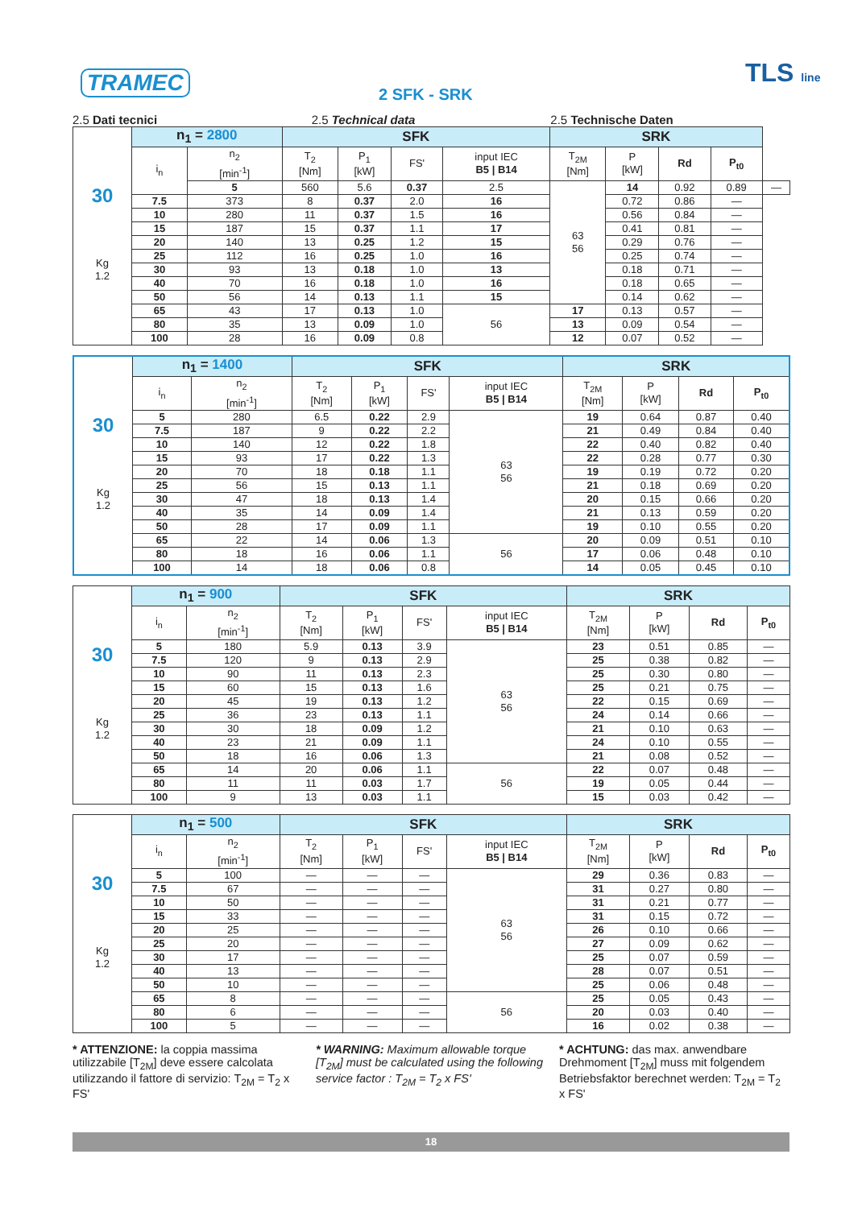TRAMEC 2 SFK - SRK
TLS line
2.5 Dati tecnici 2.5 Technical data 2.5 Technische Daten
| 30 Kg 1.2 | n<sub>1</sub> = 2800 | | SFK | | | | SRK | | | | |
| | i<sub>n</sub> | n<sub>2</sub> [min<sup>-1</sup>] | T<sub>2</sub> [Nm] | P<sub>1</sub> [kW] | FS' | input IEC B5 / B14 | T<sub>2M</sub> [Nm] | P [kW] | Rd | P<sub>t0</sub> | |
| | | 5 | 560 | 5.6 | 0.37 | 2.5 | 63 56 | 14 | 0.92 | 0.89 | — |
| | 7.5 | 373 | 8 | 0.37 | 2.0 | 16 | | 0.72 | 0.86 | — | |
| | 10 | 280 | 11 | 0.37 | 1.5 | 16 | | 0.56 | 0.84 | — | |
| | 15 | 187 | 15 | 0.37 | 1.1 | 17 | | 0.41 | 0.81 | — | |
| | 20 | 140 | 13 | 0.25 | 1.2 | 15 | | 0.29 | 0.76 | — | |
| | 25 | 112 | 16 | 0.25 | 1.0 | 16 | | 0.25 | 0.74 | — | |
| | 30 | 93 | 13 | 0.18 | 1.0 | 13 | | 0.18 | 0.71 | — | |
| | 40 | 70 | 16 | 0.18 | 1.0 | 16 | | 0.18 | 0.65 | — | |
| | 50 | 56 | 14 | 0.13 | 1.1 | 15 | | 0.14 | 0.62 | — | |
| | 65 | 43 | 17 | 0.13 | 1.0 | 56 | 17 | 0.13 | 0.57 | — | |
| | 80 | 35 | 13 | 0.09 | 1.0 | | 13 | 0.09 | 0.54 | — | |
| | 100 | 28 | 16 | 0.09 | 0.8 | | 12 | 0.07 | 0.52 | — | |
| 30 Kg 1.2 | n<sub>1</sub> = 1400 | | SFK | | | | SRK | | | |
| | i<sub>n</sub> | n<sub>2</sub> [min<sup>-1</sup>] | T<sub>2</sub> [Nm] | P<sub>1</sub> [kW] | FS' | input IEC B5 / B14 | T<sub>2M</sub> [Nm] | P [kW] | Rd | P<sub>t0</sub> |
| | 5 | 280 | 6.5 | 0.22 | 2.9 | 63 56 | 19 | 0.64 | 0.87 | 0.40 |
| | 7.5 | 187 | 9 | 0.22 | 2.2 | | 21 | 0.49 | 0.84 | 0.40 |
| | 10 | 140 | 12 | 0.22 | 1.8 | | 22 | 0.40 | 0.82 | 0.40 |
| | 15 | 93 | 17 | 0.22 | 1.3 | | 22 | 0.28 | 0.77 | 0.30 |
| | 20 | 70 | 18 | 0.18 | 1.1 | | 19 | 0.19 | 0.72 | 0.20 |
| | 25 | 56 | 15 | 0.13 | 1.1 | | 21 | 0.18 | 0.69 | 0.20 |
| | 30 | 47 | 18 | 0.13 | 1.4 | | 20 | 0.15 | 0.66 | 0.20 |
| | 40 | 35 | 14 | 0.09 | 1.4 | | 21 | 0.13 | 0.59 | 0.20 |
| | 50 | 28 | 17 | 0.09 | 1.1 | | 19 | 0.10 | 0.55 | 0.20 |
| | 65 | 22 | 14 | 0.06 | 1.3 | 56 | 20 | 0.09 | 0.51 | 0.10 |
| | 80 | 18 | 16 | 0.06 | 1.1 | | 17 | 0.06 | 0.48 | 0.10 |
| | 100 | 14 | 18 | 0.06 | 0.8 | | 14 | 0.05 | 0.45 | 0.10 |
| 30 Kg 1.2 | n<sub>1</sub> = 900 | | SFK | | | | SRK | | | |
| | i<sub>n</sub> | n<sub>2</sub> [min<sup>-1</sup>] | T<sub>2</sub> [Nm] | P<sub>1</sub> [kW] | FS' | input IEC B5 / B14 | T<sub>2M</sub> [Nm] | P [kW] | Rd | P<sub>t0</sub> |
| | 5 | 180 | 5.9 | 0.13 | 3.9 | 63 56 | 23 | 0.51 | 0.85 | — |
| | 7.5 | 120 | 9 | 0.13 | 2.9 | | 25 | 0.38 | 0.82 | — |
| | 10 | 90 | 11 | 0.13 | 2.3 | | 25 | 0.30 | 0.80 | — |
| | 15 | 60 | 15 | 0.13 | 1.6 | | 25 | 0.21 | 0.75 | — |
| | 20 | 45 | 19 | 0.13 | 1.2 | | 22 | 0.15 | 0.69 | — |
| | 25 | 36 | 23 | 0.13 | 1.1 | | 24 | 0.14 | 0.66 | — |
| | 30 | 30 | 18 | 0.09 | 1.2 | | 21 | 0.10 | 0.63 | — |
| | 40 | 23 | 21 | 0.09 | 1.1 | | 24 | 0.10 | 0.55 | — |
| | 50 | 18 | 16 | 0.06 | 1.3 | | 21 | 0.08 | 0.52 | — |
| | 65 | 14 | 20 | 0.06 | 1.1 | 56 | 22 | 0.07 | 0.48 | — |
| | 80 | 11 | 11 | 0.03 | 1.7 | | 19 | 0.05 | 0.44 | — |
| | 100 | 9 | 13 | 0.03 | 1.1 | | 15 | 0.03 | 0.42 | — |
| 30 Kg 1.2 | n<sub>1</sub> = 500 | | SFK | | | | SRK | | | |
| | i<sub>n</sub> | n<sub>2</sub> [min<sup>-1</sup>] | T<sub>2</sub> [Nm] | P<sub>1</sub> [kW] | FS' | input IEC B5 / B14 | T<sub>2M</sub> [Nm] | P [kW] | Rd | P<sub>t0</sub> |
| | 5 | 100 | — | — | — | 63 56 | 29 | 0.36 | 0.83 | — |
| | 7.5 | 67 | — | — | — | | 31 | 0.27 | 0.80 | — |
| | 10 | 50 | — | — | — | | 31 | 0.21 | 0.77 | — |
| | 15 | 33 | — | — | — | | 31 | 0.15 | 0.72 | — |
| | 20 | 25 | — | — | — | | 26 | 0.10 | 0.66 | — |
| | 25 | 20 | — | — | — | | 27 | 0.09 | 0.62 | — |
| | 30 | 17 | — | — | — | | 25 | 0.07 | 0.59 | — |
| | 40 | 13 | — | — | — | | 28 | 0.07 | 0.51 | — |
| | 50 | 10 | — | — | — | | 25 | 0.06 | 0.48 | — |
| | 65 | 8 | — | — | — | 56 | 25 | 0.05 | 0.43 | — |
| | 80 | 6 | — | — | — | | 20 | 0.03 | 0.40 | — |
| | 100 | 5 | — | — | — | | 16 | 0.02 | 0.38 | — |
* ATTENZIONE: la coppia massima utilizzabile [T<sub>2M</sub>] deve essere calcolata utilizzando il fattore di servizio: T<sub>2M</sub> = T<sub>2</sub> x FS'
* WARNING: Maximum allowable torque [T<sub>2M</sub>] must be calculated using the following service factor : T<sub>2M</sub> = T<sub>2</sub> x FS'
* ACHTUNG: das max. anwendbare Drehmoment [T<sub>2M</sub>] muss mit folgendem Betriebsfaktor berechnet werden: T<sub>2M</sub> = T<sub>2</sub> x FS'
18